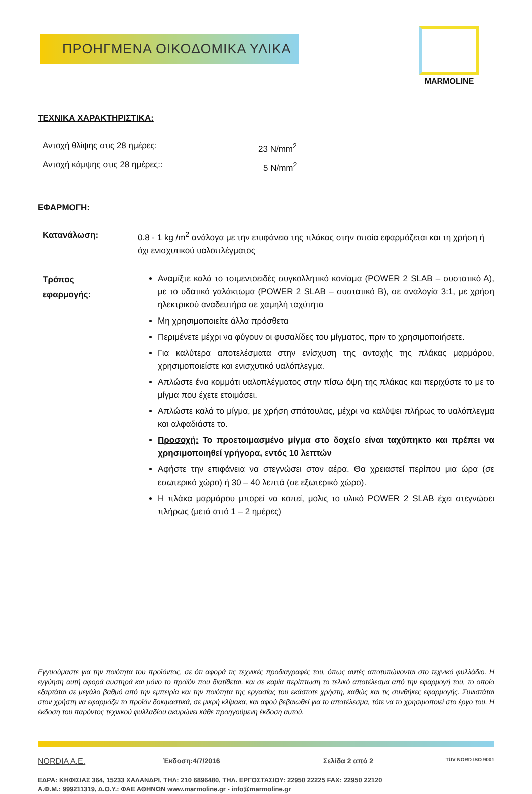ΠΡΟΗΓΜΕΝΑ ΟΙΚΟΔΟΜΙΚΑ ΥΛΙΚΑ
MARMOLINE
ΤΕΧΝΙΚΑ ΧΑΡΑΚΤΗΡΙΣΤΙΚΑ:
Αντοχή θλίψης στις 28 ημέρες: 23 N/mm<sup>2</sup>
Αντοχή κάμψης στις 28 ημέρες:: 5 N/mm<sup>2</sup>
ΕΦΑΡΜΟΓΗ:
Κατανάλωση:
0.8 - 1 kg /m<sup>2</sup> ανάλογα με την επιφάνεια της πλάκας στην οποία εφαρμόζεται και τη χρήση ή όχι ενισχυτικού υαλοπλέγματος
Τρόπος
εφαρμογής:
Αναμίξτε καλά το τσιμεντοειδές συγκολλητικό κονίαμα (POWER 2 SLAB – συστατικό Α), με το υδατικό γαλάκτωμα (POWER 2 SLAB – συστατικό Β), σε αναλογία 3:1, με χρήση ηλεκτρικού αναδευτήρα σε χαμηλή ταχύτητα
Μη χρησιμοποιείτε άλλα πρόσθετα
Περιμένετε μέχρι να φύγουν οι φυσαλίδες του μίγματος, πριν το χρησιμοποιήσετε.
Για καλύτερα αποτελέσματα στην ενίσχυση της αντοχής της πλάκας μαρμάρου, χρησιμοποιείστε και ενισχυτικό υαλόπλεγμα.
Απλώστε ένα κομμάτι υαλοπλέγματος στην πίσω όψη της πλάκας και περιχύστε το με το μίγμα που έχετε ετοιμάσει.
Απλώστε καλά το μίγμα, με χρήση σπάτουλας, μέχρι να καλύψει πλήρως το υαλόπλεγμα και αλφαδιάστε το.
Προσοχή: Το προετοιμασμένο μίγμα στο δοχείο είναι ταχύπηκτο και πρέπει να χρησιμοποιηθεί γρήγορα, εντός 10 λεπτών
Αφήστε την επιφάνεια να στεγνώσει στον αέρα. Θα χρειαστεί περίπου μια ώρα (σε εσωτερικό χώρο) ή 30 – 40 λεπτά (σε εξωτερικό χώρο).
Η πλάκα μαρμάρου μπορεί να κοπεί, μολις το υλικό POWER 2 SLAB έχει στεγνώσει πλήρως (μετά από 1 – 2 ημέρες)
Εγγυούμαστε για την ποιότητα του προϊόντος, σε ότι αφορά τις τεχνικές προδιαγραφές του, όπως αυτές αποτυπώνονται στο τεχνικό φυλλάδιο. Η εγγύηση αυτή αφορά αυστηρά και μόνο το προϊόν που διατίθεται, και σε καμία περίπτωση το τελικό αποτέλεσμα από την εφαρμογή του, το οποίο εξαρτάται σε μεγάλο βαθμό από την εμπειρία και την ποιότητα της εργασίας του εκάστοτε χρήστη, καθώς και τις συνθήκες εφαρμογής. Συνιστάται στον χρήστη να εφαρμόζει το προϊόν δοκιμαστικά, σε μικρή κλίμακα, και αφού βεβαιωθεί για το αποτέλεσμα, τότε να το χρησιμοποιεί στο έργο του. Η έκδοση του παρόντος τεχνικού φυλλαδίου ακυρώνει κάθε προηγούμενη έκδοση αυτού.
NORDIA A.E. Έκδοση:4/7/2016 Σελίδα 2 από 2 TÜV NORD ISO 9001
ΕΔΡΑ: ΚΗΦΙΣΙΑΣ 364, 15233 ΧΑΛΑΝΔΡΙ, ΤΗΛ: 210 6896480, ΤΗΛ. ΕΡΓΟΣΤΑΣΙΟΥ: 22950 22225 FAX: 22950 22120
Α.Φ.Μ.: 999211319, Δ.Ο.Υ.: ΦΑΕ ΑΘΗΝΩΝ www.marmoline.gr - info@marmoline.gr